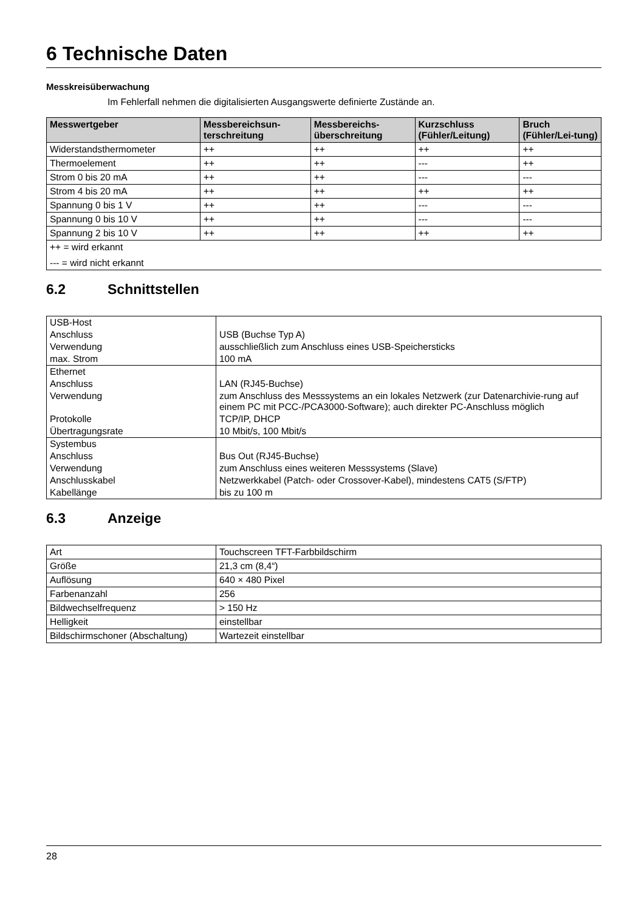6 Technische Daten
Messkreisüberwachung
Im Fehlerfall nehmen die digitalisierten Ausgangswerte definierte Zustände an.
| Messwertgeber | Messbereichsun-terschreitung | Messbereichs-überschreitung | Kurzschluss (Fühler/Leitung) | Bruch (Fühler/Lei-tung) |
| --- | --- | --- | --- | --- |
| Widerstandsthermometer | ++ | ++ | ++ | ++ |
| Thermoelement | ++ | ++ | --- | ++ |
| Strom 0 bis 20 mA | ++ | ++ | --- | --- |
| Strom 4 bis 20 mA | ++ | ++ | ++ | ++ |
| Spannung 0 bis 1 V | ++ | ++ | --- | --- |
| Spannung 0 bis 10 V | ++ | ++ | --- | --- |
| Spannung 2 bis 10 V | ++ | ++ | ++ | ++ |
| ++ = wird erkannt | | | | |
| --- = wird nicht erkannt | | | | |
6.2 Schnittstellen
| USB-Host | |
| Anschluss | USB (Buchse Typ A) |
| Verwendung | ausschließlich zum Anschluss eines USB-Speichersticks |
| max. Strom | 100 mA |
| Ethernet | |
| Anschluss | LAN (RJ45-Buchse) |
| Verwendung | zum Anschluss des Messsystems an ein lokales Netzwerk (zur Datenarchivie-rung auf einem PC mit PCC-/PCA3000-Software); auch direkter PC-Anschluss möglich |
| Protokolle | TCP/IP, DHCP |
| Übertragungsrate | 10 Mbit/s, 100 Mbit/s |
| Systembus | |
| Anschluss | Bus Out (RJ45-Buchse) |
| Verwendung | zum Anschluss eines weiteren Messsystems (Slave) |
| Anschlusskabel | Netzwerkkabel (Patch- oder Crossover-Kabel), mindestens CAT5 (S/FTP) |
| Kabellänge | bis zu 100 m |
6.3 Anzeige
| Art | Touchscreen TFT-Farbbildschirm |
| Größe | 21,3 cm (8,4“) |
| Auflösung | 640 × 480 Pixel |
| Farbenanzahl | 256 |
| Bildwechselfrequenz | > 150 Hz |
| Helligkeit | einstellbar |
| Bildschirmschoner (Abschaltung) | Wartezeit einstellbar |
28